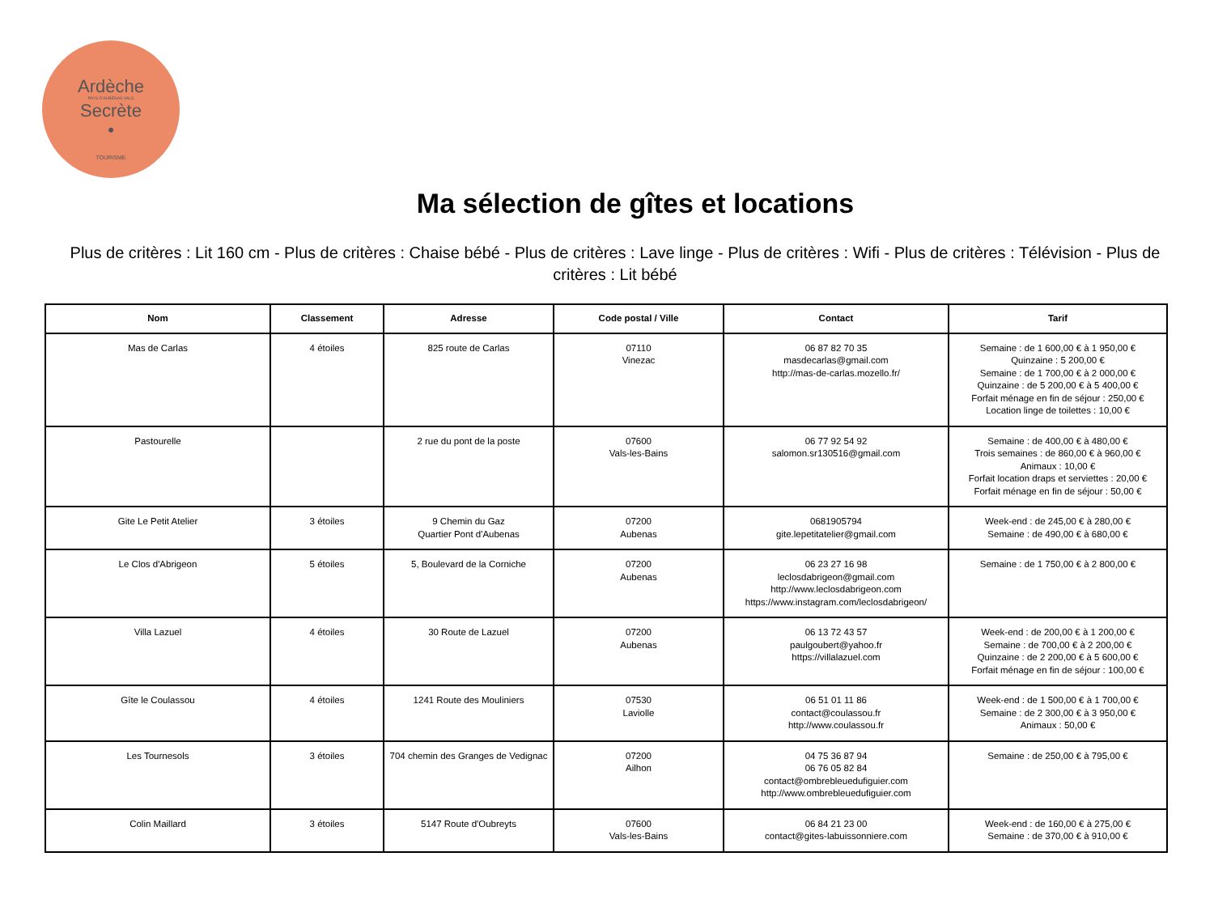Ardèche
PAYS D'AUBENAS VALS
Secrète
•
TOURISME
Ma sélection de gîtes et locations
Plus de critères : Lit 160 cm - Plus de critères : Chaise bébé - Plus de critères : Lave linge - Plus de critères : Wifi - Plus de critères : Télévision - Plus de critères : Lit bébé
| Nom | Classement | Adresse | Code postal / Ville | Contact | Tarif |
| --- | --- | --- | --- | --- | --- |
| Mas de Carlas | 4 étoiles | 825 route de Carlas | 07110 Vinezac | 06 87 82 70 35 masdecarlas@gmail.com http://mas-de-carlas.mozello.fr/ | Semaine : de 1 600,00 € à 1 950,00 € Quinzaine : 5 200,00 € Semaine : de 1 700,00 € à 2 000,00 € Quinzaine : de 5 200,00 € à 5 400,00 € Forfait ménage en fin de séjour : 250,00 € Location linge de toilettes : 10,00 € |
| Pastourelle | | 2 rue du pont de la poste | 07600 Vals-les-Bains | 06 77 92 54 92 salomon.sr130516@gmail.com | Semaine : de 400,00 € à 480,00 € Trois semaines : de 860,00 € à 960,00 € Animaux : 10,00 € Forfait location draps et serviettes : 20,00 € Forfait ménage en fin de séjour : 50,00 € |
| Gite Le Petit Atelier | 3 étoiles | 9 Chemin du Gaz Quartier Pont d'Aubenas | 07200 Aubenas | 0681905794 gite.lepetitatelier@gmail.com | Week-end : de 245,00 € à 280,00 € Semaine : de 490,00 € à 680,00 € |
| Le Clos d'Abrigeon | 5 étoiles | 5, Boulevard de la Corniche | 07200 Aubenas | 06 23 27 16 98 leclosdabrigeon@gmail.com http://www.leclosdabrigeon.com https://www.instagram.com/leclosdabrigeon/ | Semaine : de 1 750,00 € à 2 800,00 € |
| Villa Lazuel | 4 étoiles | 30 Route de Lazuel | 07200 Aubenas | 06 13 72 43 57 paulgoubert@yahoo.fr https://villalazuel.com | Week-end : de 200,00 € à 1 200,00 € Semaine : de 700,00 € à 2 200,00 € Quinzaine : de 2 200,00 € à 5 600,00 € Forfait ménage en fin de séjour : 100,00 € |
| Gîte le Coulassou | 4 étoiles | 1241 Route des Mouliniers | 07530 Laviolle | 06 51 01 11 86 contact@coulassou.fr http://www.coulassou.fr | Week-end : de 1 500,00 € à 1 700,00 € Semaine : de 2 300,00 € à 3 950,00 € Animaux : 50,00 € |
| Les Tournesols | 3 étoiles | 704 chemin des Granges de Vedignac | 07200 Ailhon | 04 75 36 87 94 06 76 05 82 84 contact@ombrebleuedufiguier.com http://www.ombrebleuedufiguier.com | Semaine : de 250,00 € à 795,00 € |
| Colin Maillard | 3 étoiles | 5147 Route d'Oubreyts | 07600 Vals-les-Bains | 06 84 21 23 00 contact@gites-labuissonniere.com | Week-end : de 160,00 € à 275,00 € Semaine : de 370,00 € à 910,00 € |